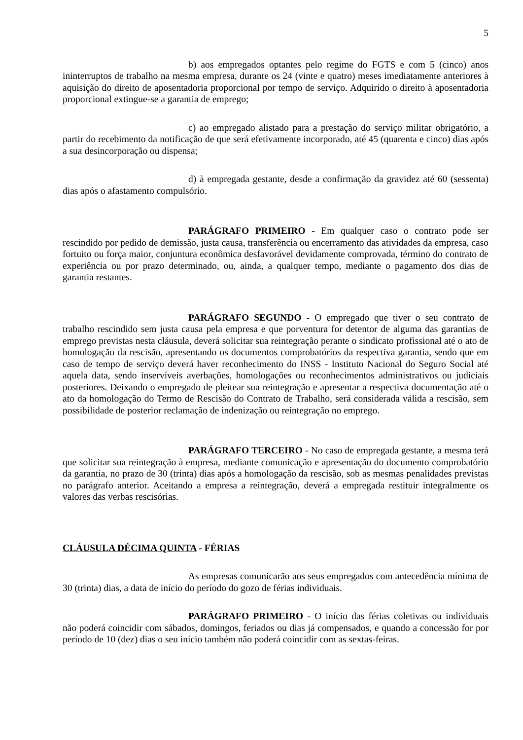5
b) aos empregados optantes pelo regime do FGTS e com 5 (cinco) anos ininterruptos de trabalho na mesma empresa, durante os 24 (vinte e quatro) meses imediatamente anteriores à aquisição do direito de aposentadoria proporcional por tempo de serviço. Adquirido o direito à aposentadoria proporcional extingue-se a garantia de emprego;
c) ao empregado alistado para a prestação do serviço militar obrigatório, a partir do recebimento da notificação de que será efetivamente incorporado, até 45 (quarenta e cinco) dias após a sua desincorporação ou dispensa;
d) à empregada gestante, desde a confirmação da gravidez até 60 (sessenta) dias após o afastamento compulsório.
PARÁGRAFO PRIMEIRO - Em qualquer caso o contrato pode ser rescindido por pedido de demissão, justa causa, transferência ou encerramento das atividades da empresa, caso fortuito ou força maior, conjuntura econômica desfavorável devidamente comprovada, término do contrato de experiência ou por prazo determinado, ou, ainda, a qualquer tempo, mediante o pagamento dos dias de garantia restantes.
PARÁGRAFO SEGUNDO - O empregado que tiver o seu contrato de trabalho rescindido sem justa causa pela empresa e que porventura for detentor de alguma das garantias de emprego previstas nesta cláusula, deverá solicitar sua reintegração perante o sindicato profissional até o ato de homologação da rescisão, apresentando os documentos comprobatórios da respectiva garantia, sendo que em caso de tempo de serviço deverá haver reconhecimento do INSS - Instituto Nacional do Seguro Social até aquela data, sendo inservíveis averbações, homologações ou reconhecimentos administrativos ou judiciais posteriores. Deixando o empregado de pleitear sua reintegração e apresentar a respectiva documentação até o ato da homologação do Termo de Rescisão do Contrato de Trabalho, será considerada válida a rescisão, sem possibilidade de posterior reclamação de indenização ou reintegração no emprego.
PARÁGRAFO TERCEIRO - No caso de empregada gestante, a mesma terá que solicitar sua reintegração à empresa, mediante comunicação e apresentação do documento comprobatório da garantia, no prazo de 30 (trinta) dias após a homologação da rescisão, sob as mesmas penalidades previstas no parágrafo anterior. Aceitando a empresa a reintegração, deverá a empregada restituir integralmente os valores das verbas rescisórias.
CLÁUSULA DÉCIMA QUINTA - FÉRIAS
As empresas comunicarão aos seus empregados com antecedência mínima de 30 (trinta) dias, a data de início do período do gozo de férias individuais.
PARÁGRAFO PRIMEIRO - O início das férias coletivas ou individuais não poderá coincidir com sábados, domingos, feriados ou dias já compensados, e quando a concessão for por período de 10 (dez) dias o seu início também não poderá coincidir com as sextas-feiras.